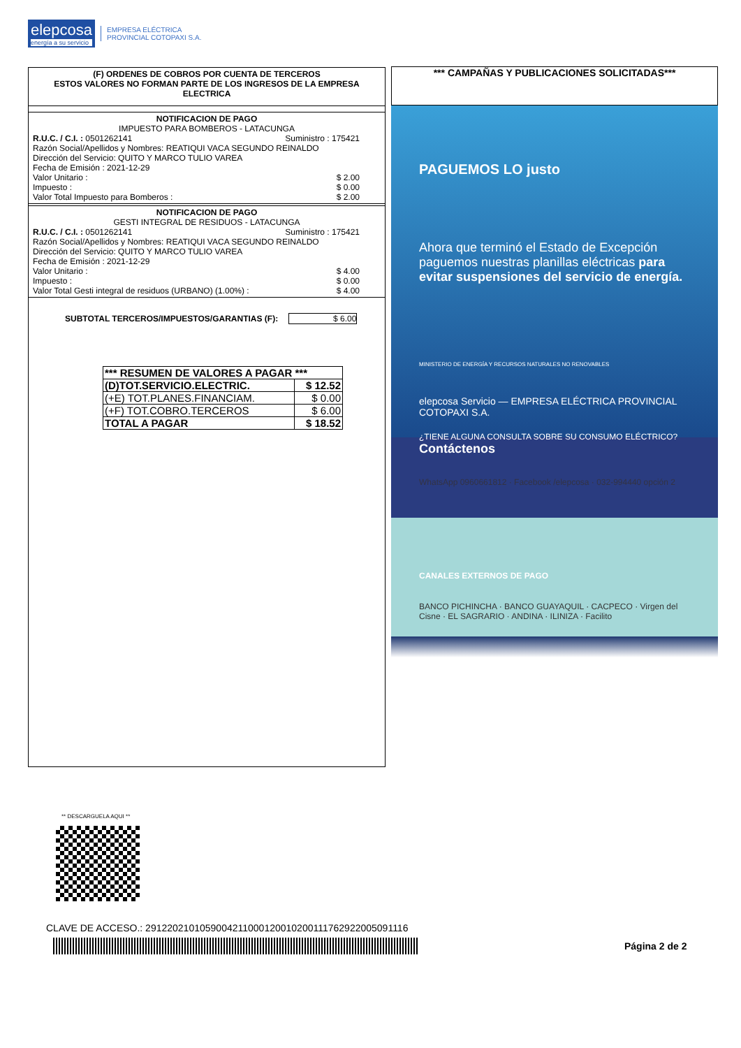elepcosa
energía a su servicio
EMPRESA ELÉCTRICA
PROVINCIAL COTOPAXI S.A.
(F) ORDENES DE COBROS POR CUENTA DE TERCEROS
ESTOS VALORES NO FORMAN PARTE DE LOS INGRESOS DE LA EMPRESA ELECTRICA
NOTIFICACION DE PAGO
IMPUESTO PARA BOMBEROS - LATACUNGA
R.U.C. / C.I. : 0501262141 Suministro : 175421
Razón Social/Apellidos y Nombres: REATIQUI VACA SEGUNDO REINALDO
Dirección del Servicio: QUITO Y MARCO TULIO VAREA
Fecha de Emisión : 2021-12-29
Valor Unitario : $ 2.00
Impuesto : $ 0.00
Valor Total Impuesto para Bomberos : $ 2.00
NOTIFICACION DE PAGO
GESTI INTEGRAL DE RESIDUOS - LATACUNGA
R.U.C. / C.I. : 0501262141 Suministro : 175421
Razón Social/Apellidos y Nombres: REATIQUI VACA SEGUNDO REINALDO
Dirección del Servicio: QUITO Y MARCO TULIO VAREA
Fecha de Emisión : 2021-12-29
Valor Unitario : $ 4.00
Impuesto : $ 0.00
Valor Total Gesti integral de residuos (URBANO) (1.00%) : $ 4.00
SUBTOTAL TERCEROS/IMPUESTOS/GARANTIAS (F): $ 6.00
| *** RESUMEN DE VALORES A PAGAR *** | |
| --- | --- |
| (D)TOT.SERVICIO.ELECTRIC. | $ 12.52 |
| (+E) TOT.PLANES.FINANCIAM. | $ 0.00 |
| (+F) TOT.COBRO.TERCEROS | $ 6.00 |
| TOTAL A PAGAR | $ 18.52 |
*** CAMPAÑAS Y PUBLICACIONES SOLICITADAS***
PAGUEMOS LO justo
Ahora que terminó el Estado de Excepción paguemos nuestras planillas eléctricas para evitar suspensiones del servicio de energía.
MINISTERIO DE ENERGÍA Y RECURSOS NATURALES NO RENOVABLES
elepcosa Servicio — EMPRESA ELÉCTRICA PROVINCIAL COTOPAXI S.A.
¿TIENE ALGUNA CONSULTA SOBRE SU CONSUMO ELÉCTRICO? Contáctenos
WhatsApp 0960661812 · Facebook /elepcosa · 032-994440 opción 2
CANALES EXTERNOS DE PAGO
BANCO PICHINCHA · BANCO GUAYAQUIL · CACPECO · Virgen del Cisne · EL SAGRARIO · ANDINA · ILINIZA · Facilito
** DESCARGUELA AQUI **
CLAVE DE ACCESO.: 2912202101059004211000120010200111762922005091116
Página 2 de 2